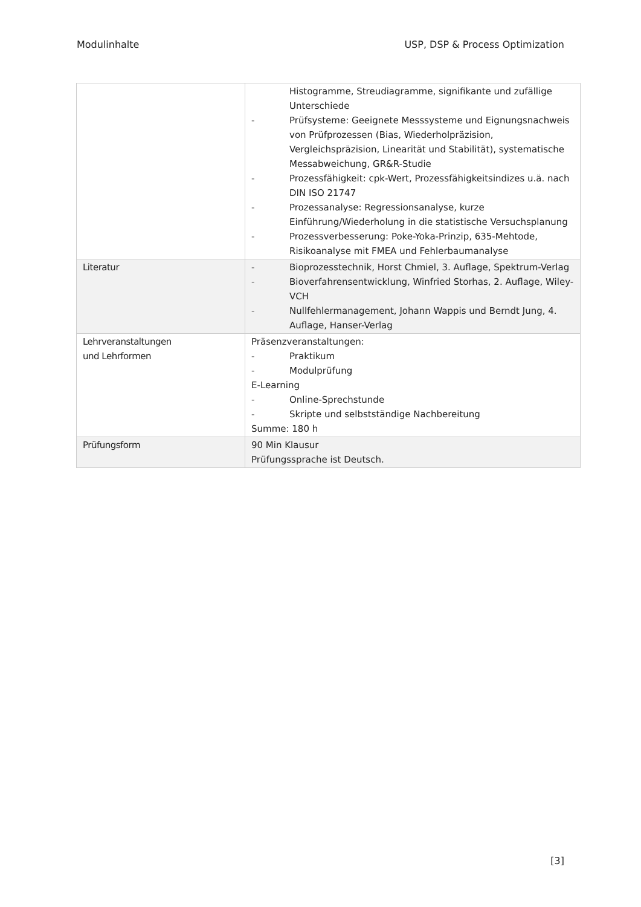Modulinhalte USP, DSP & Process Optimization
| | Histogramme, Streudiagramme, signifikante und zufällige Unterschiede - Prüfsysteme: Geeignete Messsysteme und Eignungsnachweis von Prüfprozessen (Bias, Wiederholpräzision, Vergleichspräzision, Linearität und Stabilität), systematische Messabweichung, GR&R-Studie - Prozessfähigkeit: cpk-Wert, Prozessfähigkeitsindizes u.ä. nach DIN ISO 21747 - Prozessanalyse: Regressionsanalyse, kurze Einführung/Wiederholung in die statistische Versuchsplanung - Prozessverbesserung: Poke-Yoka-Prinzip, 635-Mehtode, Risikoanalyse mit FMEA und Fehlerbaumanalyse |
| Literatur | - Bioprozesstechnik, Horst Chmiel, 3. Auflage, Spektrum-Verlag - Bioverfahrensentwicklung, Winfried Storhas, 2. Auflage, Wiley-VCH - Nullfehlermanagement, Johann Wappis und Berndt Jung, 4. Auflage, Hanser-Verlag |
| Lehrveranstaltungen und Lehrformen | Präsenzveranstaltungen: - Praktikum - Modulprüfung E-Learning - Online-Sprechstunde - Skripte und selbstständige Nachbereitung Summe: 180 h |
| Prüfungsform | 90 Min Klausur Prüfungssprache ist Deutsch. |
[3]